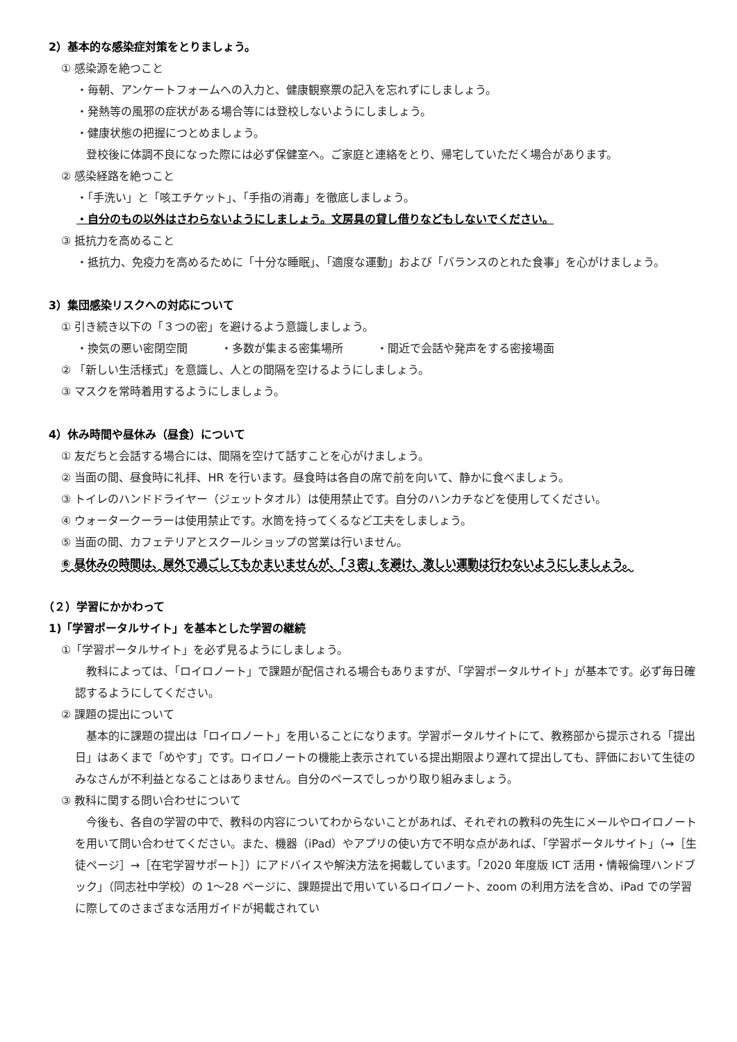2）基本的な感染症対策をとりましょう。
① 感染源を絶つこと
・毎朝、アンケートフォームへの入力と、健康観察票の記入を忘れずにしましょう。
・発熱等の風邪の症状がある場合等には登校しないようにしましょう。
・健康状態の把握につとめましょう。
登校後に体調不良になった際には必ず保健室へ。ご家庭と連絡をとり、帰宅していただく場合があります。
② 感染経路を絶つこと
・「手洗い」と「咳エチケット」、「手指の消毒」を徹底しましょう。
・自分のもの以外はさわらないようにしましょう。文房具の貸し借りなどもしないでください。
③ 抵抗力を高めること
・抵抗力、免疫力を高めるために「十分な睡眠」、「適度な運動」および「バランスのとれた食事」を心がけましょう。
3）集団感染リスクへの対応について
① 引き続き以下の「３つの密」を避けるよう意識しましょう。
・換気の悪い密閉空間　　　・多数が集まる密集場所　　　・間近で会話や発声をする密接場面
② 「新しい生活様式」を意識し、人との間隔を空けるようにしましょう。
③ マスクを常時着用するようにしましょう。
4）休み時間や昼休み（昼食）について
① 友だちと会話する場合には、間隔を空けて話すことを心がけましょう。
② 当面の間、昼食時に礼拝、HR を行います。昼食時は各自の席で前を向いて、静かに食べましょう。
③ トイレのハンドドライヤー（ジェットタオル）は使用禁止です。自分のハンカチなどを使用してください。
④ ウォータークーラーは使用禁止です。水筒を持ってくるなど工夫をしましょう。
⑤ 当面の間、カフェテリアとスクールショップの営業は行いません。
⑥ 昼休みの時間は、屋外で過ごしてもかまいませんが、「３密」を避け、激しい運動は行わないようにしましょう。
（２）学習にかかわって
1)「学習ポータルサイト」を基本とした学習の継続
①「学習ポータルサイト」を必ず見るようにしましょう。
　教科によっては、「ロイロノート」で課題が配信される場合もありますが、「学習ポータルサイト」が基本です。必ず毎日確認するようにしてください。
② 課題の提出について
　基本的に課題の提出は「ロイロノート」を用いることになります。学習ポータルサイトにて、教務部から提示される「提出日」はあくまで「めやす」です。ロイロノートの機能上表示されている提出期限より遅れて提出しても、評価において生徒のみなさんが不利益となることはありません。自分のペースでしっかり取り組みましょう。
③ 教科に関する問い合わせについて
　今後も、各自の学習の中で、教科の内容についてわからないことがあれば、それぞれの教科の先生にメールやロイロノートを用いて問い合わせてください。また、機器（iPad）やアプリの使い方で不明な点があれば、「学習ポータルサイト」（→［生徒ページ］→［在宅学習サポート］）にアドバイスや解決方法を掲載しています。「2020 年度版 ICT 活用・情報倫理ハンドブック」（同志社中学校）の 1〜28 ページに、課題提出で用いているロイロノート、zoom の利用方法を含め、iPad での学習に際してのさまざまな活用ガイドが掲載されてい